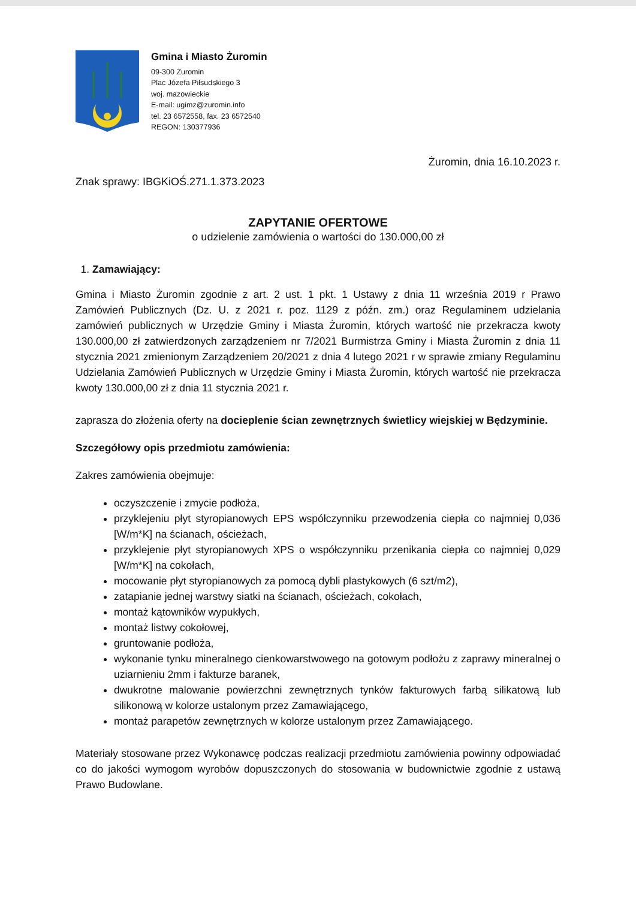Gmina i Miasto Żuromin
09-300 Żuromin
Plac Józefa Piłsudskiego 3
woj. mazowieckie
E-mail: ugimz@zuromin.info
tel. 23 6572558, fax. 23 6572540
REGON: 130377936
Żuromin, dnia 16.10.2023 r.
Znak sprawy: IBGKiOŚ.271.1.373.2023
ZAPYTANIE OFERTOWE
o udzielenie zamówienia o wartości do 130.000,00 zł
1. Zamawiający:
Gmina i Miasto Żuromin zgodnie z art. 2 ust. 1 pkt. 1 Ustawy z dnia 11 września 2019 r Prawo Zamówień Publicznych (Dz. U. z 2021 r. poz. 1129 z późn. zm.) oraz Regulaminem udzielania zamówień publicznych w Urzędzie Gminy i Miasta Żuromin, których wartość nie przekracza kwoty 130.000,00 zł zatwierdzonych zarządzeniem nr 7/2021 Burmistrza Gminy i Miasta Żuromin z dnia 11 stycznia 2021 zmienionym Zarządzeniem 20/2021 z dnia 4 lutego 2021 r w sprawie zmiany Regulaminu Udzielania Zamówień Publicznych w Urzędzie Gminy i Miasta Żuromin, których wartość nie przekracza kwoty 130.000,00 zł z dnia 11 stycznia 2021 r.
zaprasza do złożenia oferty na docieplenie ścian zewnętrznych świetlicy wiejskiej w Będzyminie.
Szczegółowy opis przedmiotu zamówienia:
Zakres zamówienia obejmuje:
oczyszczenie i zmycie podłoża,
przyklejeniu płyt styropianowych EPS współczynniku przewodzenia ciepła co najmniej 0,036 [W/m*K] na ścianach, ościeżach,
przyklejenie płyt styropianowych XPS o współczynniku przenikania ciepła co najmniej 0,029 [W/m*K] na cokołach,
mocowanie płyt styropianowych za pomocą dybli plastykowych (6 szt/m2),
zatapianie jednej warstwy siatki na ścianach, ościeżach, cokołach,
montaż kątowników wypukłych,
montaż listwy cokołowej,
gruntowanie podłoża,
wykonanie tynku mineralnego cienkowarstwowego na gotowym podłożu z zaprawy mineralnej o uziarnieniu 2mm i fakturze baranek,
dwukrotne malowanie powierzchni zewnętrznych tynków fakturowych farbą silikatową lub silikonową w kolorze ustalonym przez Zamawiającego,
montaż parapetów zewnętrznych w kolorze ustalonym przez Zamawiającego.
Materiały stosowane przez Wykonawcę podczas realizacji przedmiotu zamówienia powinny odpowiadać co do jakości wymogom wyrobów dopuszczonych do stosowania w budownictwie zgodnie z ustawą Prawo Budowlane.